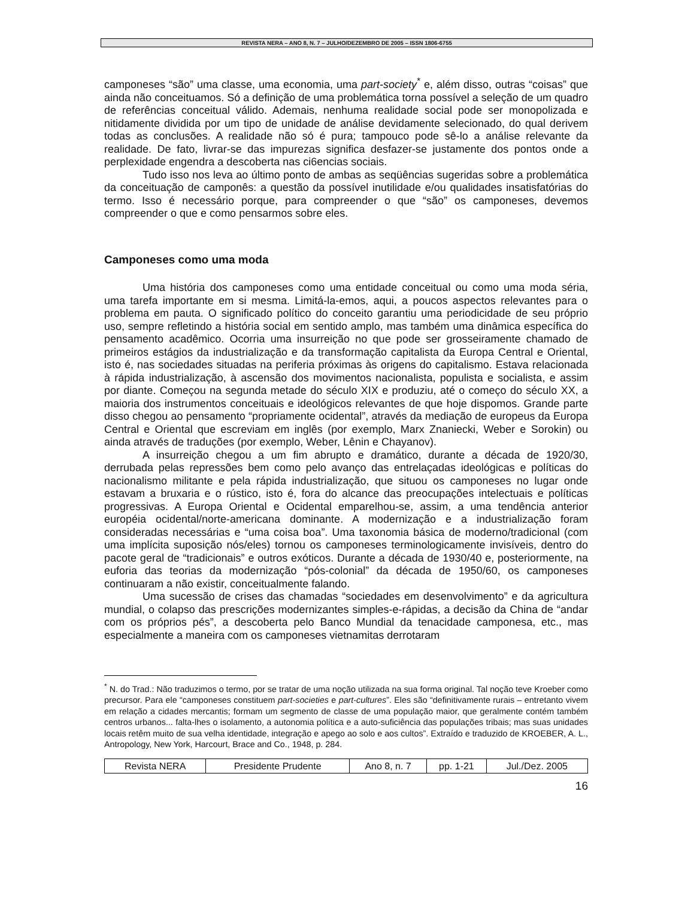REVISTA NERA – ANO 8, N. 7 – JULHO/DEZEMBRO DE 2005 – ISSN 1806-6755
camponeses “são” uma classe, uma economia, uma part-society<sup>*</sup> e, além disso, outras “coisas” que ainda não conceituamos. Só a definição de uma problemática torna possível a seleção de um quadro de referências conceitual válido. Ademais, nenhuma realidade social pode ser monopolizada e nitidamente dividida por um tipo de unidade de análise devidamente selecionado, do qual derivem todas as conclusões. A realidade não só é pura; tampouco pode sê-lo a análise relevante da realidade. De fato, livrar-se das impurezas significa desfazer-se justamente dos pontos onde a perplexidade engendra a descoberta nas ci6encias sociais.
Tudo isso nos leva ao último ponto de ambas as seqüências sugeridas sobre a problemática da conceituação de camponês: a questão da possível inutilidade e/ou qualidades insatisfatórias do termo. Isso é necessário porque, para compreender o que “são” os camponeses, devemos compreender o que e como pensarmos sobre eles.
Camponeses como uma moda
Uma história dos camponeses como uma entidade conceitual ou como uma moda séria, uma tarefa importante em si mesma. Limitá-la-emos, aqui, a poucos aspectos relevantes para o problema em pauta. O significado político do conceito garantiu uma periodicidade de seu próprio uso, sempre refletindo a história social em sentido amplo, mas também uma dinâmica específica do pensamento acadêmico. Ocorria uma insurreição no que pode ser grosseiramente chamado de primeiros estágios da industrialização e da transformação capitalista da Europa Central e Oriental, isto é, nas sociedades situadas na periferia próximas às origens do capitalismo. Estava relacionada à rápida industrialização, à ascensão dos movimentos nacionalista, populista e socialista, e assim por diante. Começou na segunda metade do século XIX e produziu, até o começo do século XX, a maioria dos instrumentos conceituais e ideológicos relevantes de que hoje dispomos. Grande parte disso chegou ao pensamento “propriamente ocidental”, através da mediação de europeus da Europa Central e Oriental que escreviam em inglês (por exemplo, Marx Znaniecki, Weber e Sorokin) ou ainda através de traduções (por exemplo, Weber, Lênin e Chayanov).
A insurreição chegou a um fim abrupto e dramático, durante a década de 1920/30, derrubada pelas repressões bem como pelo avanço das entrelaçadas ideológicas e políticas do nacionalismo militante e pela rápida industrialização, que situou os camponeses no lugar onde estavam a bruxaria e o rústico, isto é, fora do alcance das preocupações intelectuais e políticas progressivas. A Europa Oriental e Ocidental emparelhou-se, assim, a uma tendência anterior européia ocidental/norte-americana dominante. A modernização e a industrialização foram consideradas necessárias e “uma coisa boa”. Uma taxonomia básica de moderno/tradicional (com uma implícita suposição nós/eles) tornou os camponeses terminologicamente invisíveis, dentro do pacote geral de “tradicionais” e outros exóticos. Durante a década de 1930/40 e, posteriormente, na euforia das teorias da modernização “pós-colonial” da década de 1950/60, os camponeses continuaram a não existir, conceitualmente falando.
Uma sucessão de crises das chamadas “sociedades em desenvolvimento” e da agricultura mundial, o colapso das prescrições modernizantes simples-e-rápidas, a decisão da China de “andar com os próprios pés”, a descoberta pelo Banco Mundial da tenacidade camponesa, etc., mas especialmente a maneira com os camponeses vietnamitas derrotaram
<sup>*</sup> N. do Trad.: Não traduzimos o termo, por se tratar de uma noção utilizada na sua forma original. Tal noção teve Kroeber como precursor. Para ele “camponeses constituem part-societies e part-cultures”. Eles são “definitivamente rurais – entretanto vivem em relação a cidades mercantis; formam um segmento de classe de uma população maior, que geralmente contém também centros urbanos... falta-lhes o isolamento, a autonomia política e a auto-suficiência das populações tribais; mas suas unidades locais retêm muito de sua velha identidade, integração e apego ao solo e aos cultos”. Extraído e traduzido de KROEBER, A. L., Antropology, New York, Harcourt, Brace and Co., 1948, p. 284.
| Revista NERA | Presidente Prudente | Ano 8, n. 7 | pp. 1-21 | Jul./Dez. 2005 |
16